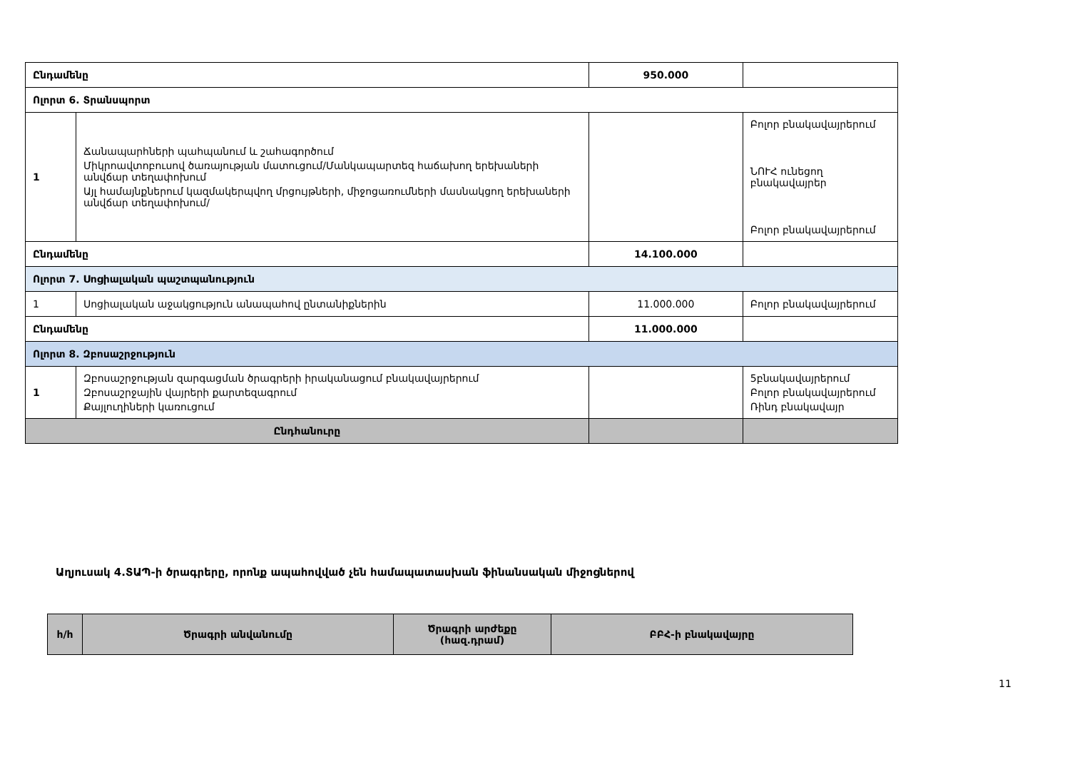| Ընդամենը | | 950.000 | |
| Ոլորտ 6. Տրանսպորտ | | | |
| 1 | Ճանապարհների պահպանում և շահագործում Միկրոավտոբուսով ծառայության մատուցում/Մանկապարտեզ հաճախող երեխաների անվճար տեղափոխում Այլ համայնքներում կազմակերպվող մրցույթների, միջոցառումների մասնակցող երեխաների անվճար տեղափոխում/ | | Բոլոր բնակավայրերում ՆՈՒՀ ունեցող բնակավայրեր Բոլոր բնակավայրերում |
| Ընդամենը | | 14.100.000 | |
| Ոլորտ 7. Սոցիալական պաշտպանություն | | | |
| 1 | Սոցիալական աջակցություն անապահով ընտանիքներին | 11.000.000 | Բոլոր բնակավայրերում |
| Ընդամենը | | 11.000.000 | |
| Ոլորտ 8. Զբոսաշրջություն | | | |
| 1 | Զբոսաշրջության զարգացման ծրագրերի իրականացում բնակավայրերում Զբոսաշրջային վայրերի քարտեզագրում Քայլուղիների կառուցում | | 5բնակավայրերում Բոլոր բնակավայրերում Ռինդ բնակավայր |
| Ընդհանուրը | | | |
Աղյուսակ 4.ՏԱՊ-ի ծրագրերը, որոնք ապահովված չեն համապատասխան ֆինանսական միջոցներով
| հ/հ | Ծրագրի անվանումը | Ծրագրի արժեքը (հազ.դրամ) | ԲԲՀ-ի բնակավայրը |
| --- | --- | --- | --- |
11